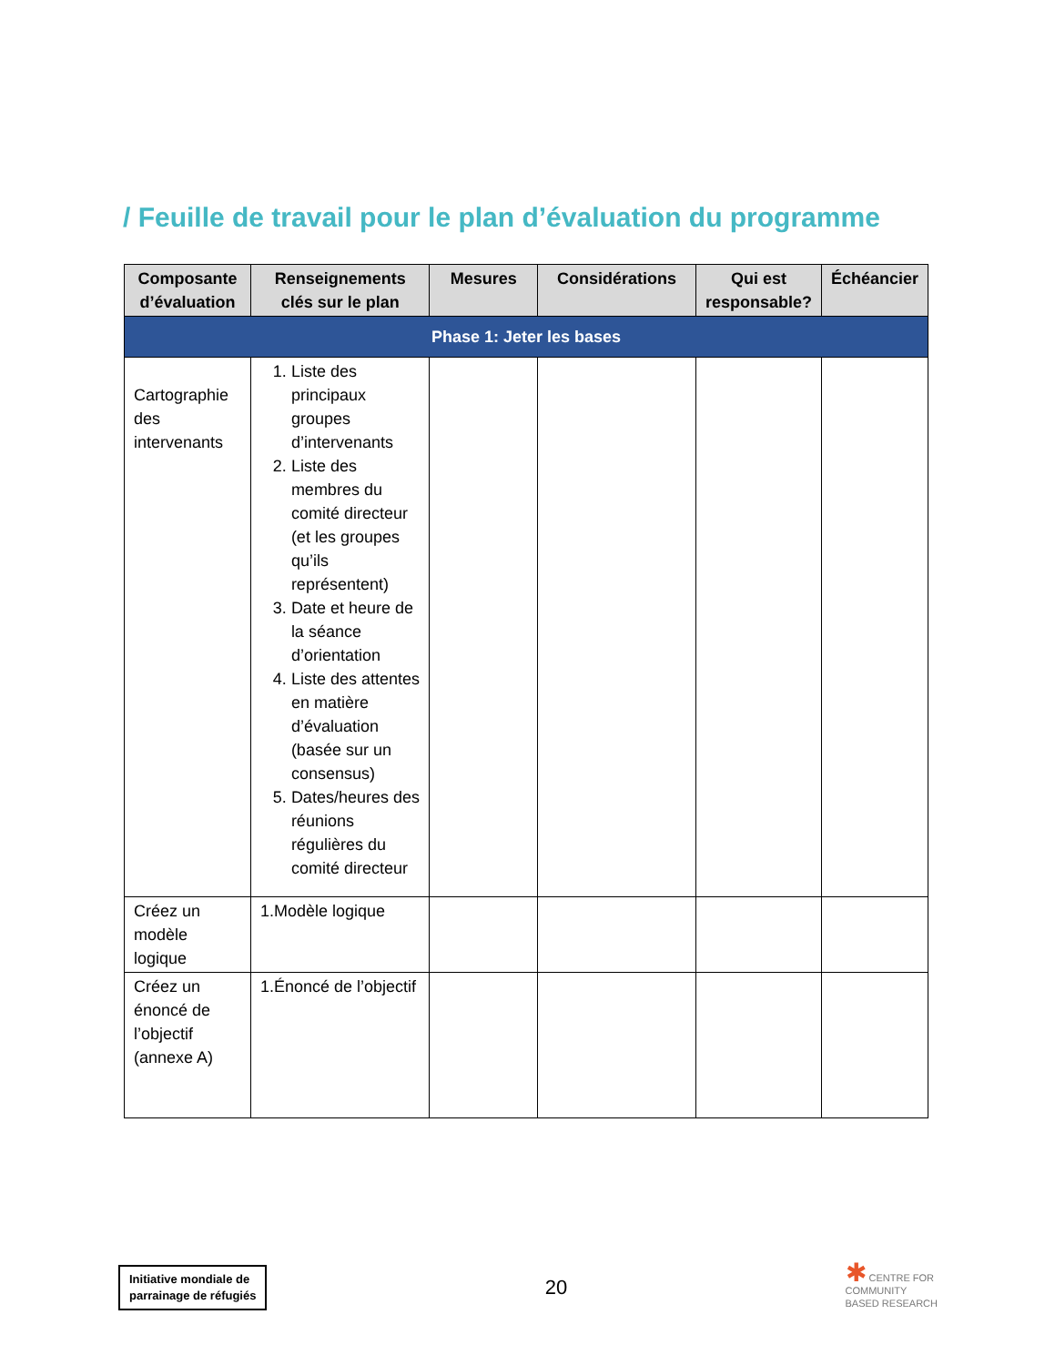/ Feuille de travail pour le plan d’évaluation du programme
| Composante d’évaluation | Renseignements clés sur le plan | Mesures | Considérations | Qui est responsable? | Échéancier |
| --- | --- | --- | --- | --- | --- |
| Phase 1: Jeter les bases | | | | | |
| Cartographie des intervenants | 1. Liste des principaux groupes d’intervenants 2. Liste des membres du comité directeur (et les groupes qu’ils représentent) 3. Date et heure de la séance d’orientation 4. Liste des attentes en matière d’évaluation (basée sur un consensus) 5. Dates/heures des réunions régulières du comité directeur | | | | |
| Créez un modèle logique | 1.Modèle logique | | | | |
| Créez un énoncé de l’objectif (annexe A) | 1.Énoncé de l’objectif | | | | |
Initiative mondiale de
parrainage de réfugiés
20
✱ CENTRE FOR
COMMUNITY
BASED RESEARCH